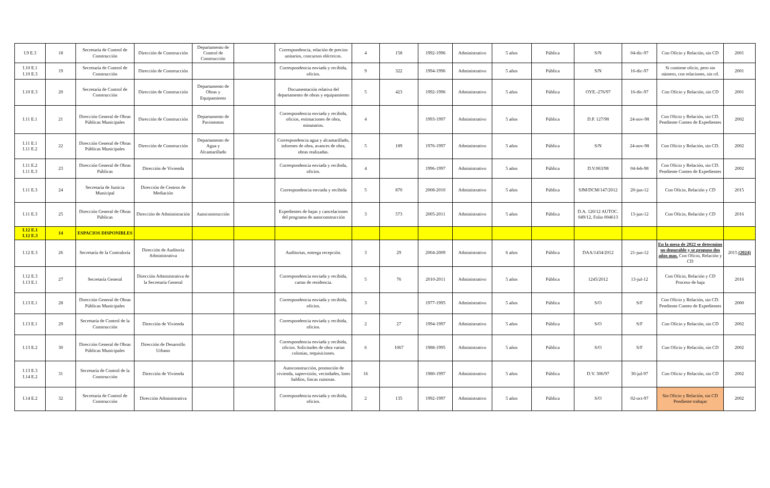| I.9 E.3 | 18 | Secretaría de Control de Construcción | Dirección de Construcción | Departamento de Control de Construcción | | Correspondencia, relación de precios unitarios, concursos eléctricos. | 4 | 158 | 1992-1996 | Administrativo | 5 años | Pública | S/N | 04-dic-97 | Con Oficio y Relación, sin CD | 2001 |
| I.10 E.1 I.10 E.3 | 19 | Secretaría de Control de Construcción | Dirección de Construcción | | | Correspondencia enviada y recibida, oficios. | 9 | 322 | 1994-1996 | Administrativo | 5 años | Pública | S/N | 16-dic-97 | Si contiene oficio, pero sin número, con relaciones, sin cd. | 2001 |
| I.10 E.3 | 20 | Secretaría de Control de Construcción | Dirección de Construcción | Departamento de Obras y Equipamiento | | Documentación relativa del departamento de obras y equipamiento | 5 | 423 | 1992-1996 | Administrativo | 5 años | Pública | OYE.-276/97 | 16-dic-97 | Con Oficio y Relación, sin CD | 2001 |
| I.11 E.1 | 21 | Dirección General de Obras Públicas Municipales | Dirección de Construcción | Departamento de Pavimentos | | Correspondencia enviada y recibida, oficios, estimaciones de obra, minutarios. | 4 | | 1993-1997 | Administrativo | 5 años | Pública | D.P. 127/98 | 24-nov-98 | Con Oficio y Relación, sin CD. Pendiente Conteo de Expedientes | 2002 |
| I.11 E.1 I.11 E.2 | 22 | Dirección General de Obras Públicas Municipales | Dirección de Construcción | Departamento de Agua y Alcantarillado | | Correspondencia agua y alcantarillado, informes de obra, avances de obra, obras realizadas. | 5 | 189 | 1976-1997 | Administrativo | 5 años | Pública | S/N | 24-nov-98 | Con Oficio y Relación, sin CD. | 2002 |
| I.11 E.2 I.11 E.3 | 23 | Dirección General de Obras Públicas | Dirección de Vivienda | | | Correspondencia enviada y recibida, oficios. | 4 | | 1996-1997 | Administrativo | 5 años | Pública | D.V.063/98 | 04-feb-98 | Con Oficio y Relación, sin CD. Pendiente Conteo de Expedientes | 2002 |
| I.11 E.3 | 24 | Secretaría de Justicia Municipal | Dirección de Centros de Mediación | | | Correspondencia enviada y recibida | 5 | 870 | 2008-2010 | Administrativo | 5 años | Pública | SJM/DCM/147/2012 | 20-jun-12 | Con Oficio, Relación y CD | 2015 |
| I.11 E.3 | 25 | Dirección General de Obras Públicas | Dirección de Administración | Autoconstrucción | | Expedientes de bajas y cancelaciones del programa de autoconstrucción | 3 | 573 | 2005-2011 | Administrativo | 5 años | Pública | D.A. 120/12 AUTOC. 049/12, Folio 004613 | 13-jun-12 | Con Oficio, Relación y CD | 2016 |
| I.12 E.1 I.12 E.3 | 14 | ESPACIOS DISPONIBLES | | | | | | | | | | | | | | |
| I.12 E.3 | 26 | Secretaría de la Contraloría | Dirección de Auditoría Administrativa | | | Auditorias, entrega recepción. | 3 | 29 | 2004-2009 | Administrativo | 6 años | Pública | DAA/1434/2012 | 21-jun-12 | En la mesa de 2022 se determino no depurable y se propuso dos años mas. Con Oficio, Relación y CD | 2015 (2024) |
| I.12 E.3 I.13 E.1 | 27 | Secretaría General | Dirección Administrativa de la Secretaría General | | | Correspondencia enviada y recibida, cartas de residencia. | 5 | 76 | 2010-2011 | Administrativo | 5 años | Pública | 1245/2012 | 13-jul-12 | Con Oficio, Relación y CD Proceso de baja | 2016 |
| I.13 E.1 | 28 | Dirección General de Obras Públicas Municipales | | | | Correspondencia enviada y recibida, oficios. | 3 | | 1977-1995 | Administrativo | 5 años | Pública | S/O | S/F | Con Oficio y Relación, sin CD. Pendiente Conteo de Expedientes | 2000 |
| I.13 E.1 | 29 | Secretaría de Control de la Construcción | Dirección de Vivienda | | | Correspondencia enviada y recibida, oficios. | 2 | 27 | 1994-1997 | Administrativo | 5 años | Pública | S/O | S/F | Con Oficio y Relación, sin CD | 2002 |
| I.13 E.2 | 30 | Dirección General de Obras Públicas Municipales | Dirección de Desarrollo Urbano | | | Correspondencia enviada y recibida, oficios. Solicitudes de obra varias colonias, requisiciones. | 6 | 1067 | 1988-1995 | Administrativo | 5 años | Pública | S/O | S/F | Con Oficio y Relación, sin CD | 2002 |
| I.13 E.3 I.14 E.2 | 31 | Secretaría de Control de la Construcción | Dirección de Vivienda | | | Autoconstrucción, promoción de vivienda, supervisión, vecindades, lotes baldíos, fincas ruinosas. | 16 | | 1980-1997 | Administrativo | 5 años | Pública | D.V. 306/97 | 30-jul-97 | Con Oficio y Relación, sin CD | 2002 |
| I.14 E.2 | 32 | Secretaría de Control de Construcción | Dirección Administrativa | | | Correspondencia enviada y recibida, oficios. | 2 | 135 | 1992-1997 | Administrativo | 5 años | Pública | S/O | 02-oct-97 | Sin Oficio y Relación, sin CD Pendiente trabajar | 2002 |